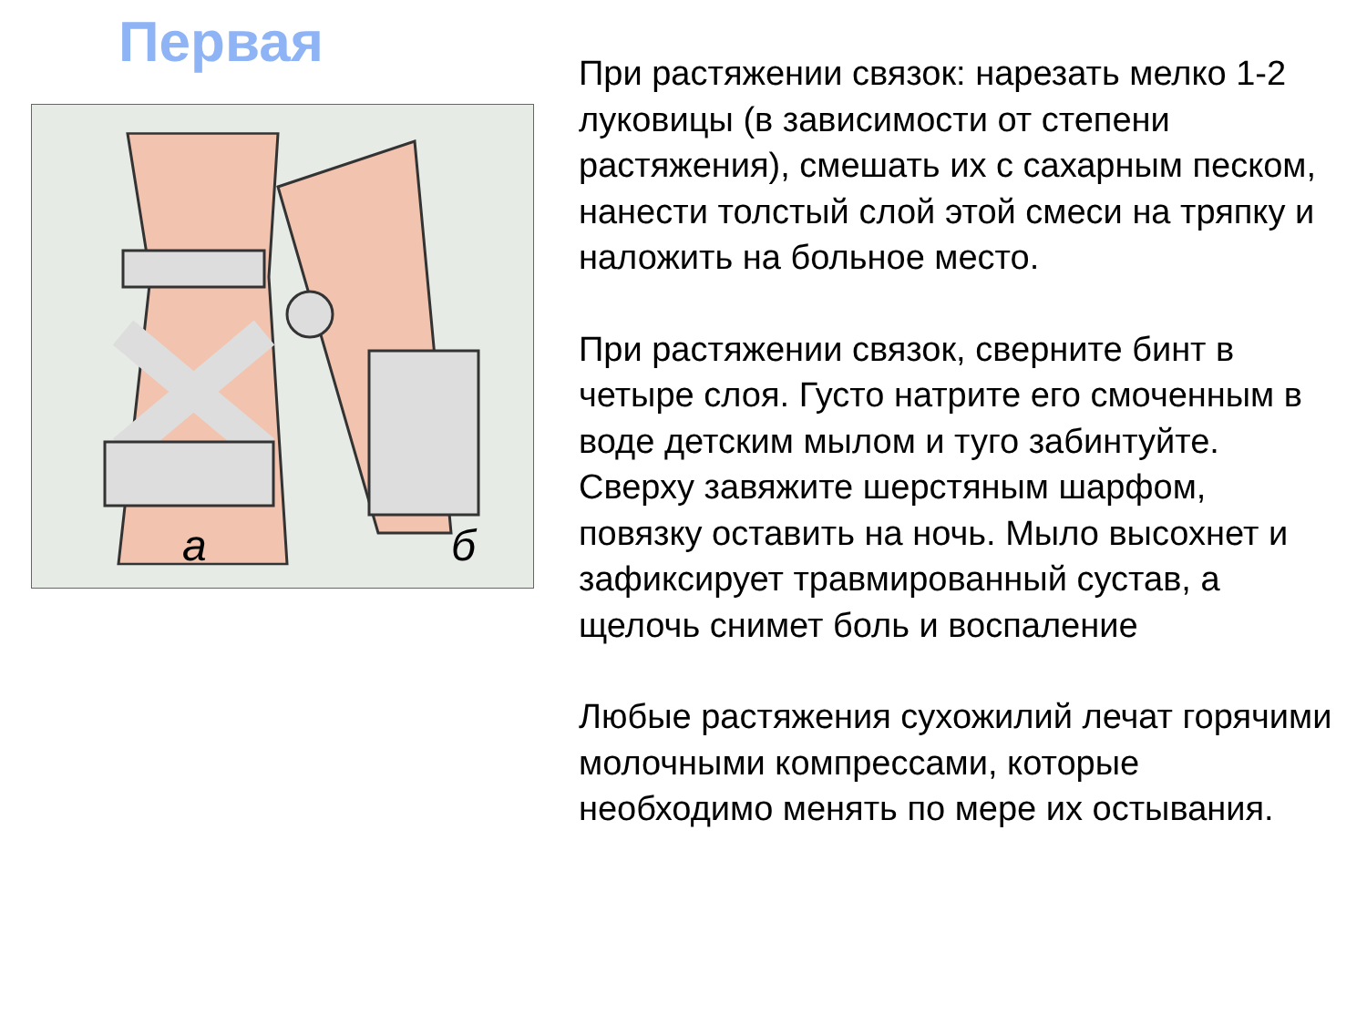Первая
а
б
При растяжении связок: нарезать мелко 1-2 луковицы (в зависимости от степени растяжения), смешать их с сахарным песком, нанести толстый слой этой смеси на тряпку и наложить на больное место.
При растяжении связок, сверните бинт в четыре слоя. Густо натрите его смоченным в воде детским мылом и туго забинтуйте. Сверху завяжите шерстяным шарфом, повязку оставить на ночь. Мыло высохнет и зафиксирует травмированный сустав, а щелочь снимет боль и воспаление
Любые растяжения сухожилий лечат горячими молочными компрессами, которые необходимо менять по мере их остывания.